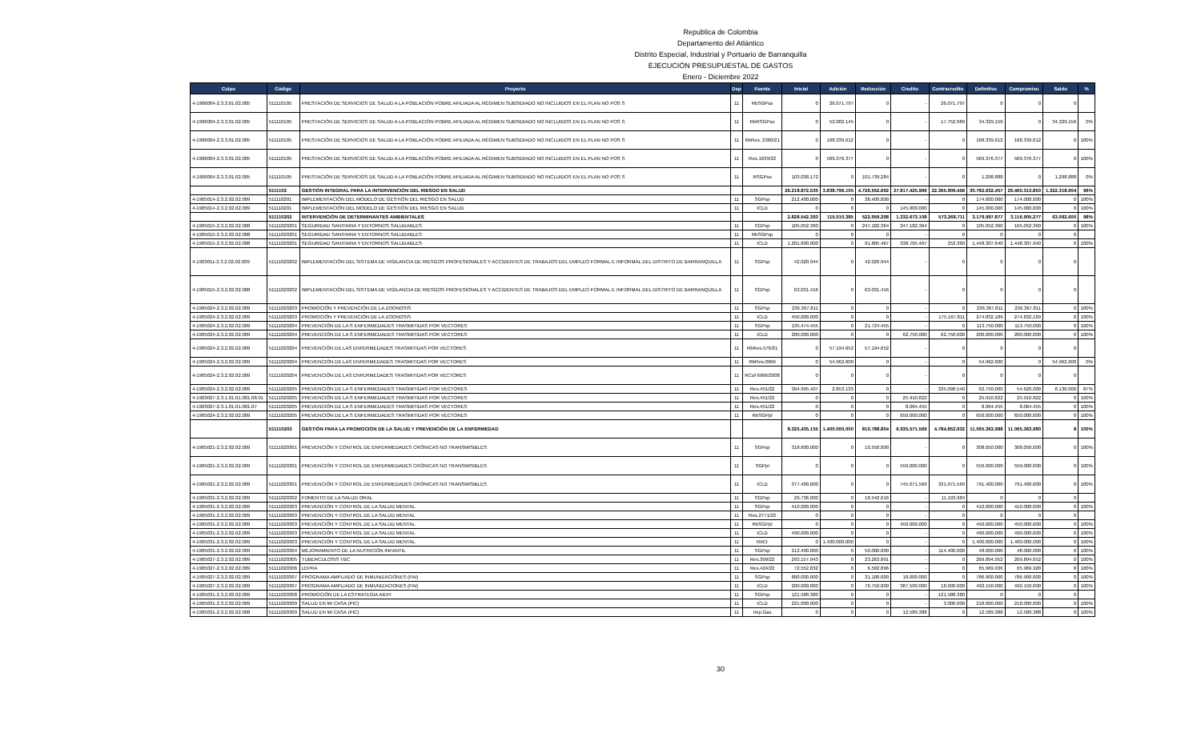Republica de Colombia
Departamento del Atlántico
Distrito Especial, Industrial y Portuario de Barranquilla
EJECUCIÓN PRESUPUESTAL DE GASTOS
Enero - Diciembre 2022
| Cuipo | Código | Proyecto | Dep | Fuente | Inicial | Adición | Reducción | Credito | Contracredito | Definitivo | Compromiso | Saldo | % |
| --- | --- | --- | --- | --- | --- | --- | --- | --- | --- | --- | --- | --- | --- |
| 4-1906004-2.3.3.01.02.005 | 511110105 | PRESTACIÓN DE SERVICIOS DE SALUD A LA POBLACIÓN POBRE AFILIADA AL RÉGIMEN SUBSIDIADO NO INCLUIDOS EN EL PLAN NO POS S | 11 | RbSGPso | 0 | 26.071.797 | 0 | - | 26.071.797 | 0 | 0 | 0 | |
| 4-1906004-2.3.3.01.02.005 | 511110105 | PRESTACIÓN DE SERVICIOS DE SALUD A LA POBLACIÓN POBRE AFILIADA AL RÉGIMEN SUBSIDIADO NO INCLUIDOS EN EL PLAN NO POS S | 11 | RbRSGPso | 0 | 52.082.145 | 0 | - | 17.752.989 | 34.329.156 | 0 | 34.329.156 | 0% |
| 4-1906004-2.3.3.01.02.005 | 511110105 | PRESTACIÓN DE SERVICIOS DE SALUD A LA POBLACIÓN POBRE AFILIADA AL RÉGIMEN SUBSIDIADO NO INCLUIDOS EN EL PLAN NO POS S | 11 | RbRes. 2360/21 | 0 | 168.339.612 | 0 | - | 0 | 168.339.612 | 168.339.612 | 0 | 100% |
| 4-1906004-2.3.3.01.02.005 | 511110105 | PRESTACIÓN DE SERVICIOS DE SALUD A LA POBLACIÓN POBRE AFILIADA AL RÉGIMEN SUBSIDIADO NO INCLUIDOS EN EL PLAN NO POS S | 11 | Res.1639/22 | 0 | 569.376.377 | 0 | - | 0 | 569.376.377 | 569.376.377 | 0 | 100% |
| 4-1906004-2.3.3.01.02.005 | 511110105 | PRESTACIÓN DE SERVICIOS DE SALUD A LA POBLACIÓN POBRE AFILIADA AL RÉGIMEN SUBSIDIADO NO INCLUIDOS EN EL PLAN NO POS S | 11 | RSGPso | 103.038.172 | 0 | 101.739.284 | - | 0 | 1.298.888 | 0 | 1.298.888 | 0% |
| | 5111102 | GESTIÓN INTEGRAL PARA LA INTERVENCIÓN DEL RIESGO EN SALUD | | | 26.218.872.535 | 3.838.796.105 | 4.726.552.692 | 27.817.425.966 | 22.365.909.456 | 30.782.632.457 | 29.460.313.853 | 1.322.318.604 | 96% |
| 4-1905014-2.3.2.02.02.009 | 511110201 | IMPLEMENTACIÓN DEL MODELO DE GESTIÓN DEL RIESGO EN SALUD | 11 | SGPsp | 212.400.000 | 0 | 38.400.000 | - | 0 | 174.000.000 | 174.000.000 | 0 | 100% |
| 4-1905014-2.3.2.02.02.009 | 511110201 | IMPLEMENTACIÓN DEL MODELO DE GESTIÓN DEL RIESGO EN SALUD | 11 | ICLD | 0 | 0 | 0 | 145.000.000 | 0 | 145.000.000 | 145.000.000 | 0 | 100% |
| | 511110202 | INTERVENCIÓN DE DETERMINANTES AMBIENTALES | | | 2.828.542.393 | 115.010.385 | 522.959.298 | 1.332.673.108 | 573.268.711 | 3.179.997.877 | 3.116.905.277 | 63.092.600 | 98% |
| 4-1905015-2.3.2.02.02.008 | 51111020201 | SEGURIDAD SANITARIA Y ENTORNOS SALUDABLES | 11 | SGPsp | 105.052.360 | 0 | 247.182.364 | 247.182.364 | 0 | 105.052.360 | 105.052.360 | 0 | 100% |
| 4-1905015-2.3.2.02.02.008 | 51111020201 | SEGURIDAD SANITARIA Y ENTORNOS SALUDABLES | 11 | RbSGPsp | 0 | 0 | 0 | - | 0 | 0 | 0 | 0 | |
| 4-1905015-2.3.2.02.02.008 | 51111020201 | SEGURIDAD SANITARIA Y ENTORNOS SALUDABLES | 11 | ICLD | 1.201.600.000 | 0 | 91.805.467 | 338.765.467 | 252.360 | 1.448.307.640 | 1.448.307.640 | 0 | 100% |
| 4-1903011-2.3.2.02.02.009 | 51111020202 | IMPLEMENTACIÓN DEL SISTEMA DE VIGILANCIA DE RIESGOS PROFESIONALES Y ACCIDENTES DE TRABAJOS DEL EMPLEO FORMAL E INFORMAL DEL DISTRITO DE BARRANQUILLA | 11 | SGPsp | 42.020.944 | 0 | 42.020.944 | - | 0 | 0 | 0 | 0 | |
| 4-1905015-2.3.2.02.02.008 | 51111020202 | IMPLEMENTACIÓN DEL SISTEMA DE VIGILANCIA DE RIESGOS PROFESIONALES Y ACCIDENTES DE TRABAJOS DEL EMPLEO FORMAL E INFORMAL DEL DISTRITO DE BARRANQUILLA | 11 | SGPsp | 63.031.416 | 0 | 63.031.416 | - | 0 | 0 | 0 | 0 | |
| 4-1905024-2.3.2.02.02.009 | 51111020203 | PROMOCIÓN Y PREVENCIÓN DE LA ZOONOSIS | 11 | SGPsp | 236.367.811 | 0 | 0 | - | 0 | 236.367.811 | 236.367.811 | 0 | 100% |
| 4-1905024-2.3.2.02.02.009 | 51111020203 | PROMOCIÓN Y PREVENCIÓN DE LA ZOONOSIS | 11 | ICLD | 450.000.000 | 0 | 0 | - | 175.167.811 | 274.832.189 | 274.832.189 | 0 | 100% |
| 4-1905024-2.3.2.02.02.009 | 51111020204 | PREVENCIÓN DE LA S ENFERMEDADES TRASMITIDAS POR VECTORES | 11 | SGPsp | 135.474.455 | 0 | 21.724.455 | - | 0 | 113.750.000 | 113.750.000 | 0 | 100% |
| 4-1905024-2.3.2.02.02.009 | 51111020204 | PREVENCIÓN DE LA S ENFERMEDADES TRASMITIDAS POR VECTORES | 11 | ICLD | 200.000.000 | 0 | 0 | 62.750.000 | 62.750.000 | 200.000.000 | 200.000.000 | 0 | 100% |
| 4-1905024-2.3.2.02.02.009 | 51111020204 | PREVENCIÓN DE LAS ENFERMEDADES TRASMITIDAS POR VECTORES | 11 | RbRes.576/21 | 0 | 57.194.652 | 57.194.652 | - | 0 | 0 | 0 | 0 | |
| 4-1905024-2.3.2.02.02.009 | 51111020204 | PREVENCIÓN DE LAS ENFERMEDADES TRASMITIDAS POR VECTORES | 11 | RbRes.0966 | 0 | 54.962.600 | 0 | - | 0 | 54.962.600 | 0 | 54.962.600 | 0% |
| 4-1905024-2.3.2.02.02.009 | 51111020204 | PREVENCIÓN DE LAS ENFERMEDADES TRASMITIDAS POR VECTORES | 11 | RCof 6966/2008 | 0 | 0 | 0 | - | 0 | 0 | 0 | 0 | |
| 4-1905024-2.3.2.02.02.009 | 51111020205 | PREVENCIÓN DE LA S ENFERMEDADES TRASMITIDAS POR VECTORES | 11 | Res.451/22 | 394.995.407 | 2.853.133 | 0 | - | 335.098.540 | 62.750.000 | 54.620.000 | 8.130.000 | 87% |
| 4-1903027-2.3.1.01.01.001.08.01 | 51111020205 | PREVENCIÓN DE LA S ENFERMEDADES TRASMITIDAS POR VECTORES | 11 | Res.451/22 | 0 | 0 | 0 | 25.910.822 | 0 | 25.910.822 | 25.910.822 | 0 | 100% |
| 4-1903027-2.3.1.01.01.001.07 | 51111020205 | PREVENCIÓN DE LA S ENFERMEDADES TRASMITIDAS POR VECTORES | 11 | Res.451/22 | 0 | 0 | 0 | 8.064.455 | 0 | 8.064.455 | 8.064.455 | 0 | 100% |
| 4-1905024-2.3.2.02.02.009 | 51111020205 | PREVENCIÓN DE LA S ENFERMEDADES TRASMITIDAS POR VECTORES | 11 | RbSGPpl | 0 | 0 | 0 | 650.000.000 | 0 | 650.000.000 | 650.000.000 | 0 | 100% |
| | 511110203 | GESTIÓN PARA LA PROMOCIÓN DE LA SALUD Y PREVENCIÓN DE LA ENFERMEDAD | | | 8.325.435.155 | 1.400.000.000 | 810.788.804 | 6.935.571.569 | 4.784.853.932 | 11.065.363.988 | 11.065.363.980 | 8 | 100% |
| 4-1905021-2.3.2.02.02.009 | 51111020301 | PREVENCIÓN Y CONTROL DE ENFERMEDADES CRÓNICAS NO TRANSMISIBLES | 11 | SGPsp | 318.600.000 | 0 | 10.550.000 | - | 0 | 308.050.000 | 308.050.000 | 0 | 100% |
| 4-1905021-2.3.2.02.02.009 | 51111020301 | PREVENCIÓN Y CONTROL DE ENFERMEDADES CRÓNICAS NO TRANSMISIBLES | 11 | SGPpl | 0 | 0 | 0 | 550.000.000 | 0 | 550.000.000 | 550.000.000 | 0 | 100% |
| 4-1905021-2.3.2.02.02.009 | 51111020301 | PREVENCIÓN Y CONTROL DE ENFERMEDADES CRÓNICAS NO TRANSMISIBLES | 11 | ICLD | 377.400.000 | 0 | 0 | 745.071.569 | 331.071.569 | 791.400.000 | 791.400.000 | 0 | 100% |
| 4-1905031-2.3.2.02.02.009 | 51111020302 | FOMENTO DE LA SALUD ORAL | 11 | SGPsp | 29.736.000 | 0 | 18.542.016 | - | 11.193.984 | 0 | 0 | 0 | |
| 4-1905031-2.3.2.02.02.009 | 51111020303 | PREVENCIÓN Y CONTROL DE LA SALUD MENTAL | 11 | SGPsp | 410.000.000 | 0 | 0 | - | 0 | 410.000.000 | 410.000.000 | 0 | 100% |
| 4-1905031-2.3.2.02.02.009 | 51111020303 | PREVENCIÓN Y CONTROL DE LA SALUD MENTAL | 11 | Res.2771/22 | 0 | 0 | 0 | - | 0 | 0 | 0 | 0 | |
| 4-1905031-2.3.2.02.02.009 | 51111020303 | PREVENCIÓN Y CONTROL DE LA SALUD MENTAL | 11 | RbSGPpl | 0 | 0 | 0 | 450.000.000 | 0 | 450.000.000 | 450.000.000 | 0 | 100% |
| 4-1905031-2.3.2.02.02.009 | 51111020303 | PREVENCIÓN Y CONTROL DE LA SALUD MENTAL | 11 | ICLD | 490.000.000 | 0 | 0 | - | 0 | 490.000.000 | 490.000.000 | 0 | 100% |
| 4-1905031-2.3.2.02.02.009 | 51111020303 | PREVENCIÓN Y CONTROL DE LA SALUD MENTAL | 11 | RbCr | 0 | 1.400.000.000 | 0 | - | 0 | 1.400.000.000 | 1.400.000.000 | 0 | 100% |
| 4-1905031-2.3.2.02.02.009 | 51111020304 | MEJORAMIENTO DE LA NUTRICIÓN INFANTIL | 11 | SGPsp | 212.400.000 | 0 | 50.000.000 | - | 114.400.000 | 48.000.000 | 48.000.000 | 0 | 100% |
| 4-1905027-2.3.2.02.02.009 | 51111020305 | TUBERCULOSIS TBC | 11 | Res.309/22 | 293.157.943 | 0 | 23.263.891 | - | 0 | 269.894.052 | 269.894.052 | 0 | 100% |
| 4-1905027-2.3.2.02.02.009 | 51111020306 | LEPRA | 11 | Res.424/22 | 72.552.832 | 0 | 6.582.896 | - | 0 | 65.969.936 | 65.969.928 | 8 | 100% |
| 4-1905027-2.3.2.02.02.009 | 51111020307 | PROGRAMA AMPLIADO DE INMUNIZACIONES (PAI) | 11 | SGPsp | 800.000.000 | 0 | 31.100.000 | 18.000.000 | 0 | 786.900.000 | 786.900.000 | 0 | 100% |
| 4-1905027-2.3.2.02.02.009 | 51111020307 | PROGRAMA AMPLIADO DE INMUNIZACIONES (PAI) | 11 | ICLD | 200.000.000 | 0 | 76.750.000 | 387.500.000 | 18.600.000 | 492.150.000 | 492.150.000 | 0 | 100% |
| 4-1905031-2.3.2.02.02.009 | 51111020308 | PROMOCIÓN DE LA ESTRATEGIA AIEPI | 11 | SGPsp | 121.588.380 | 0 | 0 | - | 121.588.380 | 0 | 0 | 0 | |
| 4-1905031-2.3.2.02.02.009 | 51111020309 | SALUD EN MI CASA (PIC) | 11 | ICLD | 221.000.000 | 0 | 0 | - | 3.000.000 | 218.000.000 | 218.000.000 | 0 | 100% |
| 4-1905031-2.3.2.02.02.008 | 51111020309 | SALUD EN MI CASA (PIC) | 11 | Imp.Gas | 0 | 0 | 0 | 12.589.388 | 0 | 12.589.388 | 12.589.388 | 0 | 100% |
30